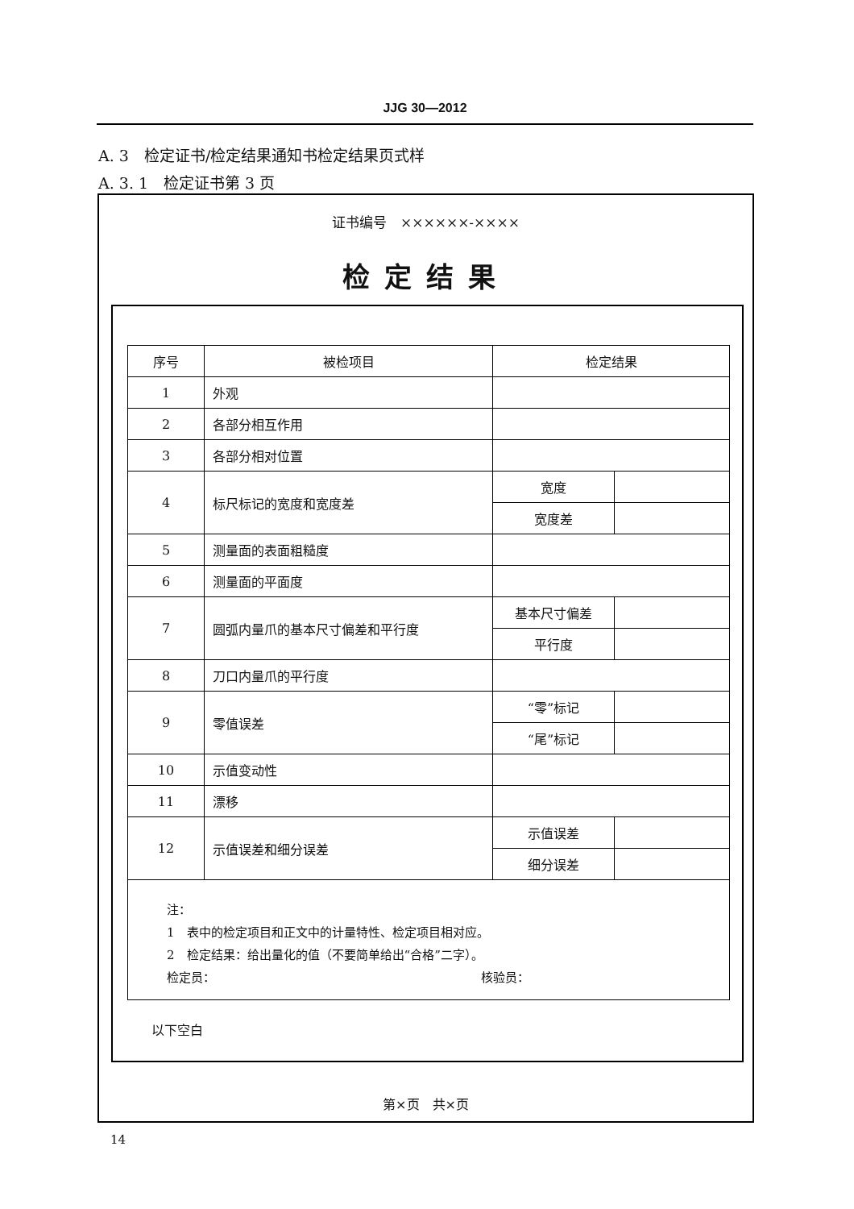JJG 30—2012
A. 3　检定证书/检定结果通知书检定结果页式样
A. 3. 1　检定证书第 3 页
证书编号　××××××-××××
检定结果
| 序号 | 被检项目 | 检定结果 | |
| --- | --- | --- | --- |
| 1 | 外观 | | |
| 2 | 各部分相互作用 | | |
| 3 | 各部分相对位置 | | |
| 4 | 标尺标记的宽度和宽度差 | 宽度 | |
| | | 宽度差 | |
| 5 | 测量面的表面粗糙度 | | |
| 6 | 测量面的平面度 | | |
| 7 | 圆弧内量爪的基本尺寸偏差和平行度 | 基本尺寸偏差 | |
| | | 平行度 | |
| 8 | 刀口内量爪的平行度 | | |
| 9 | 零值误差 | “零”标记 | |
| | | “尾”标记 | |
| 10 | 示值变动性 | | |
| 11 | 漂移 | | |
| 12 | 示值误差和细分误差 | 示值误差 | |
| | | 细分误差 | |
| 注： 1 表中的检定项目和正文中的计量特性、检定项目相对应。 2 检定结果：给出量化的值（不要简单给出“合格”二字）。 检定员： 核验员： | | | |
以下空白
第×页　共×页
14